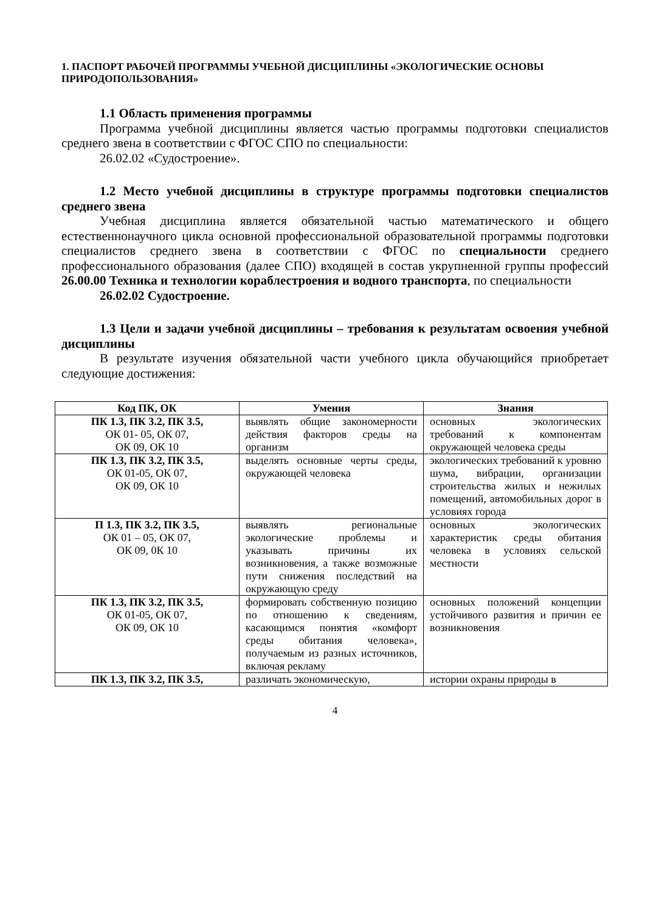1. ПАСПОРТ РАБОЧЕЙ ПРОГРАММЫ УЧЕБНОЙ ДИСЦИПЛИНЫ «ЭКОЛОГИЧЕСКИЕ ОСНОВЫ ПРИРОДОПОЛЬЗОВАНИЯ»
1.1 Область применения программы
Программа учебной дисциплины является частью программы подготовки специалистов среднего звена в соответствии с ФГОС СПО по специальности:
26.02.02 «Судостроение».
1.2 Место учебной дисциплины в структуре программы подготовки специалистов среднего звена
Учебная дисциплина является обязательной частью математического и общего естественнонаучного цикла основной профессиональной образовательной программы подготовки специалистов среднего звена в соответствии с ФГОС по специальности среднего профессионального образования (далее СПО) входящей в состав укрупненной группы профессий 26.00.00 Техника и технологии кораблестроения и водного транспорта, по специальности
26.02.02 Судостроение.
1.3 Цели и задачи учебной дисциплины – требования к результатам освоения учебной дисциплины
В результате изучения обязательной части учебного цикла обучающийся приобретает следующие достижения:
| Код ПК, ОК | Умения | Знания |
| --- | --- | --- |
| ПК 1.3, ПК 3.2, ПК 3.5, ОК 01- 05, ОК 07, ОК 09, ОК 10 | выявлять общие закономерности действия факторов среды на организм | основных экологических требований к компонентам окружающей человека среды |
| ПК 1.3, ПК 3.2, ПК 3.5, ОК 01-05, ОК 07, ОК 09, ОК 10 | выделять основные черты среды, окружающей человека | экологических требований к уровню шума, вибрации, организации строительства жилых и нежилых помещений, автомобильных дорог в условиях города |
| П 1.3, ПК 3.2, ПК 3.5, ОК 01 – 05, ОК 07, ОК 09, 0К 10 | выявлять региональные экологические проблемы и указывать причины их возникновения, а также возможные пути снижения последствий на окружающую среду | основных экологических характеристик среды обитания человека в условиях сельской местности |
| ПК 1.3, ПК 3.2, ПК 3.5, ОК 01-05, ОК 07, ОК 09, ОК 10 | формировать собственную позицию по отношению к сведениям, касающимся понятия «комфорт среды обитания человека», получаемым из разных источников, включая рекламу | основных положений концепции устойчивого развития и причин ее возникновения |
| ПК 1.3, ПК 3.2, ПК 3.5, | различать экономическую, | истории охраны природы в |
4